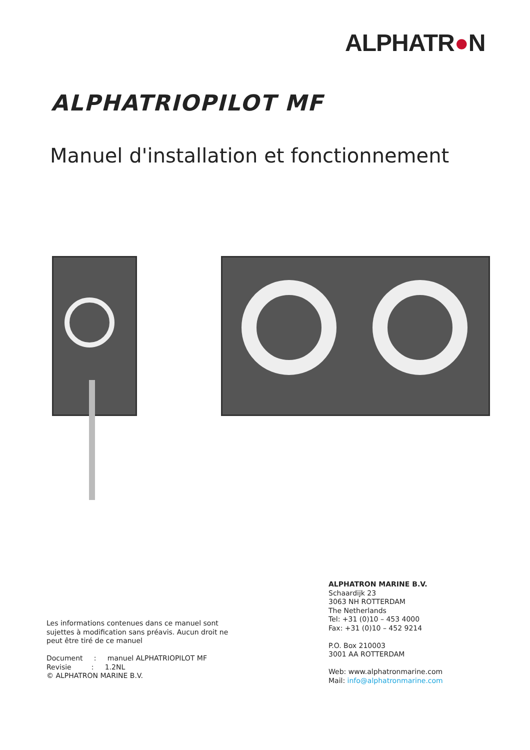ALPHATR●N
ALPHATRIOPILOT MF
Manuel d'installation et fonctionnement
ALPHATRON MARINE B.V.
Schaardijk 23
3063 NH ROTTERDAM
The Netherlands
Tel: +31 (0)10 – 453 4000
Fax: +31 (0)10 – 452 9214
P.O. Box 210003
3001 AA ROTTERDAM
Web: www.alphatronmarine.com
Mail: info@alphatronmarine.com
Les informations contenues dans ce manuel sont
sujettes à modification sans préavis. Aucun droit ne
peut être tiré de ce manuel
Document : manuel ALPHATRIOPILOT MF
Revisie : 1.2NL
© ALPHATRON MARINE B.V.